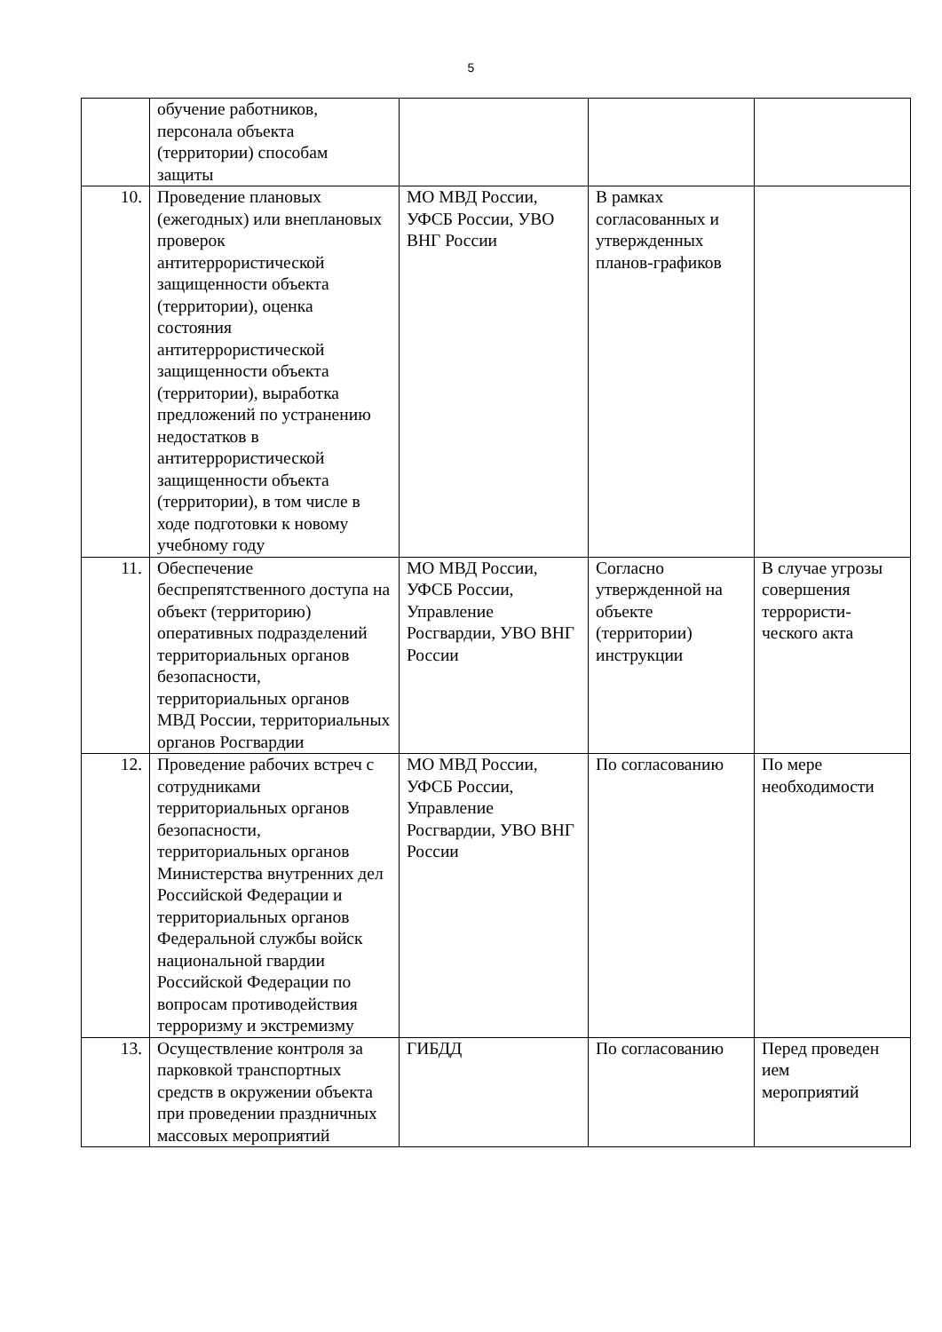5
| | обучение работников, персонала объекта (территории) способам защиты | | | |
| 10. | Проведение плановых (ежегодных) или внеплановых проверок антитеррористической защищенности объекта (территории), оценка состояния антитеррористической защищенности объекта (территории), выработка предложений по устранению недостатков в антитеррористической защищенности объекта (территории), в том числе в ходе подготовки к новому учебному году | МО МВД России, УФСБ России, УВО ВНГ России | В рамках согласованных и утвержденных планов-графиков | |
| 11. | Обеспечение беспрепятственного доступа на объект (территорию) оперативных подразделений территориальных органов безопасности, территориальных органов МВД России, территориальных органов Росгвардии | МО МВД России, УФСБ России, Управление Росгвардии, УВО ВНГ России | Согласно утвержденной на объекте (территории) инструкции | В случае угрозы совершения террористи- ческого акта |
| 12. | Проведение рабочих встреч с сотрудниками территориальных органов безопасности, территориальных органов Министерства внутренних дел Российской Федерации и территориальных органов Федеральной службы войск национальной гвардии Российской Федерации по вопросам противодействия терроризму и экстремизму | МО МВД России, УФСБ России, Управление Росгвардии, УВО ВНГ России | По согласованию | По мере необходимости |
| 13. | Осуществление контроля за парковкой транспортных средств в окружении объекта при проведении праздничных массовых мероприятий | ГИБДД | По согласованию | Перед проведен ием мероприятий |